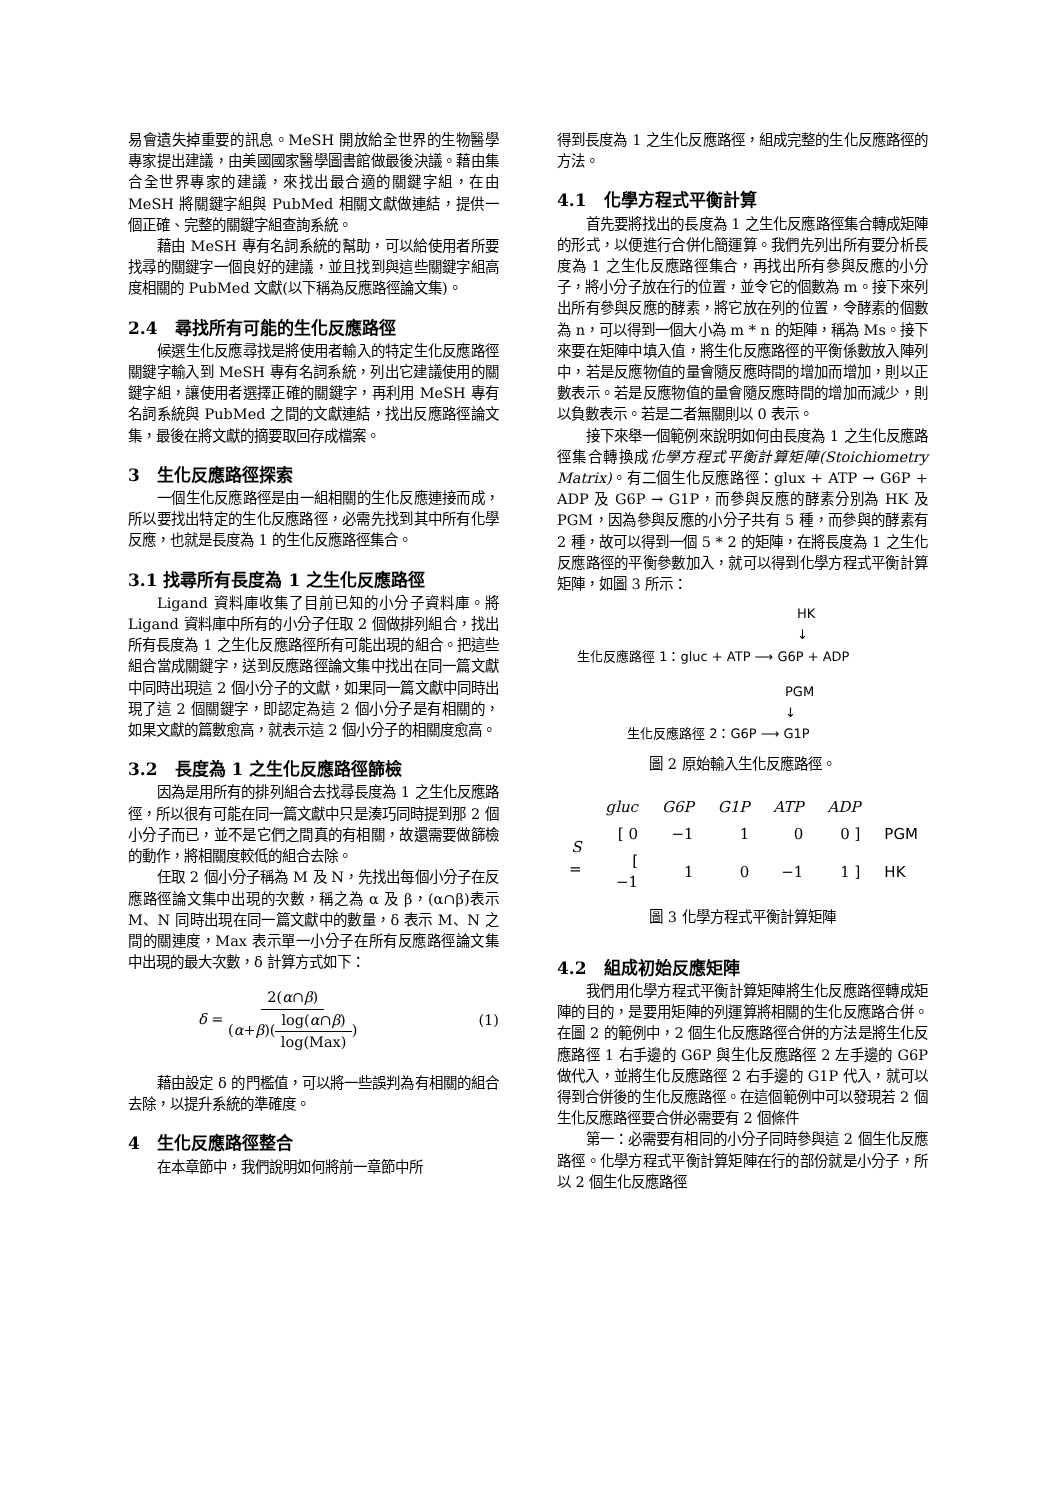易會遺失掉重要的訊息。MeSH 開放給全世界的生物醫學專家提出建議，由美國國家醫學圖書館做最後決議。藉由集合全世界專家的建議，來找出最合適的關鍵字組，在由 MeSH 將關鍵字組與 PubMed 相關文獻做連結，提供一個正確、完整的關鍵字組查詢系統。
藉由 MeSH 專有名詞系統的幫助，可以給使用者所要找尋的關鍵字一個良好的建議，並且找到與這些關鍵字組高度相關的 PubMed 文獻(以下稱為反應路徑論文集)。
2.4　尋找所有可能的生化反應路徑
候選生化反應尋找是將使用者輸入的特定生化反應路徑關鍵字輸入到 MeSH 專有名詞系統，列出它建議使用的關鍵字組，讓使用者選擇正確的關鍵字，再利用 MeSH 專有名詞系統與 PubMed 之間的文獻連結，找出反應路徑論文集，最後在將文獻的摘要取回存成檔案。
3　生化反應路徑探索
一個生化反應路徑是由一組相關的生化反應連接而成，所以要找出特定的生化反應路徑，必需先找到其中所有化學反應，也就是長度為 1 的生化反應路徑集合。
3.1 找尋所有長度為 1 之生化反應路徑
Ligand 資料庫收集了目前已知的小分子資料庫。將 Ligand 資料庫中所有的小分子任取 2 個做排列組合，找出所有長度為 1 之生化反應路徑所有可能出現的組合。把這些組合當成關鍵字，送到反應路徑論文集中找出在同一篇文獻中同時出現這 2 個小分子的文獻，如果同一篇文獻中同時出現了這 2 個關鍵字，即認定為這 2 個小分子是有相關的，如果文獻的篇數愈高，就表示這 2 個小分子的相關度愈高。
3.2　長度為 1 之生化反應路徑篩檢
因為是用所有的排列組合去找尋長度為 1 之生化反應路徑，所以很有可能在同一篇文獻中只是湊巧同時提到那 2 個小分子而已，並不是它們之間真的有相關，故還需要做篩檢的動作，將相關度較低的組合去除。
任取 2 個小分子稱為 M 及 N，先找出每個小分子在反應路徑論文集中出現的次數，稱之為 α 及 β，(α∩β)表示 M、N 同時出現在同一篇文獻中的數量，δ 表示 M、N 之間的關連度，Max 表示單一小分子在所有反應路徑論文集中出現的最大次數，δ 計算方式如下：
δ = 2(α∩β) (α+β)(log(α∩β) log(Max)) (1)
藉由設定 δ 的門檻值，可以將一些誤判為有相關的組合去除，以提升系統的準確度。
4　生化反應路徑整合
在本章節中，我們說明如何將前一章節中所
得到長度為 1 之生化反應路徑，組成完整的生化反應路徑的方法。
4.1　化學方程式平衡計算
首先要將找出的長度為 1 之生化反應路徑集合轉成矩陣的形式，以便進行合併化簡運算。我們先列出所有要分析長度為 1 之生化反應路徑集合，再找出所有參與反應的小分子，將小分子放在行的位置，並令它的個數為 m。接下來列出所有參與反應的酵素，將它放在列的位置，令酵素的個數為 n，可以得到一個大小為 m * n 的矩陣，稱為 Ms。接下來要在矩陣中填入值，將生化反應路徑的平衡係數放入陣列中，若是反應物值的量會隨反應時間的增加而增加，則以正數表示。若是反應物值的量會隨反應時間的增加而減少，則以負數表示。若是二者無關則以 0 表示。
接下來舉一個範例來說明如何由長度為 1 之生化反應路徑集合轉換成化學方程式平衡計算矩陣(Stoichiometry Matrix)。有二個生化反應路徑：glux + ATP → G6P + ADP 及 G6P → G1P，而參與反應的酵素分別為 HK 及 PGM，因為參與反應的小分子共有 5 種，而參與的酵素有 2 種，故可以得到一個 5 * 2 的矩陣，在將長度為 1 之生化反應路徑的平衡參數加入，就可以得到化學方程式平衡計算矩陣，如圖 3 所示：
HK
↓
生化反應路徑 1：gluc + ATP ⟶ G6P + ADP
PGM
↓
生化反應路徑 2：G6P ⟶ G1P
圖 2 原始輸入生化反應路徑。
| | gluc | G6P | G1P | ATP | ADP | |
| S = | [ 0 | −1 | 1 | 0 | 0 ] | PGM |
| | [ −1 | 1 | 0 | −1 | 1 ] | HK |
圖 3 化學方程式平衡計算矩陣
4.2　組成初始反應矩陣
我們用化學方程式平衡計算矩陣將生化反應路徑轉成矩陣的目的，是要用矩陣的列運算將相關的生化反應路合併。在圖 2 的範例中，2 個生化反應路徑合併的方法是將生化反應路徑 1 右手邊的 G6P 與生化反應路徑 2 左手邊的 G6P 做代入，並將生化反應路徑 2 右手邊的 G1P 代入，就可以得到合併後的生化反應路徑。在這個範例中可以發現若 2 個生化反應路徑要合併必需要有 2 個條件
第一：必需要有相同的小分子同時參與這 2 個生化反應路徑。化學方程式平衡計算矩陣在行的部份就是小分子，所以 2 個生化反應路徑